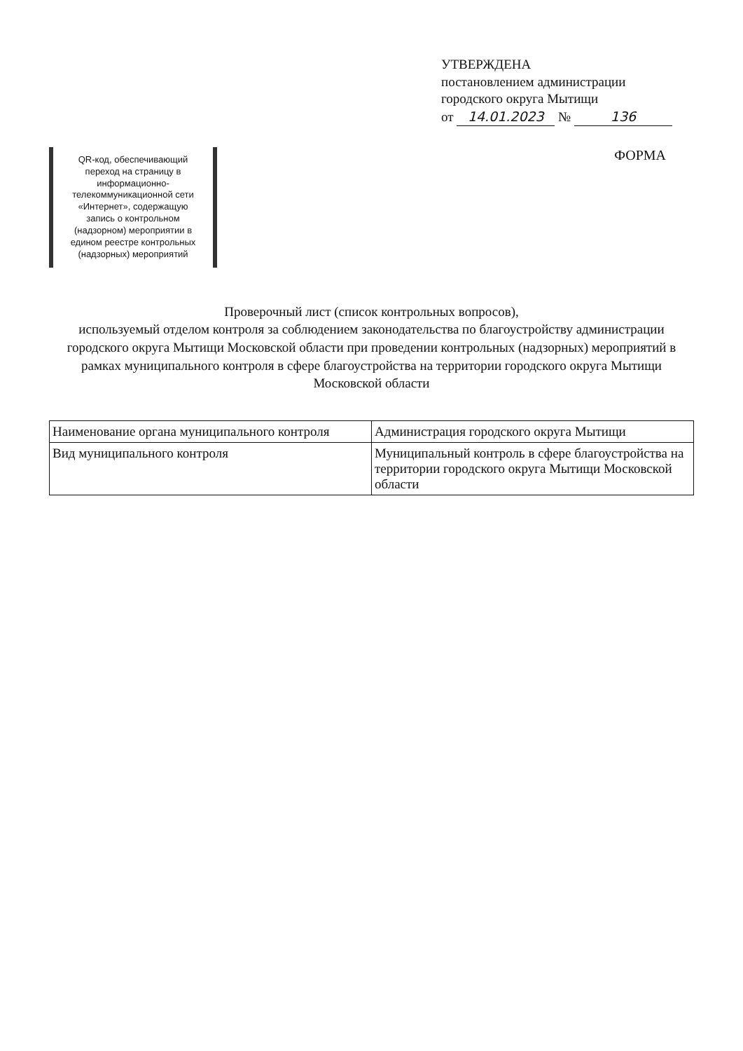УТВЕРЖДЕНА
постановлением администрации
городского округа Мытищи
от 14.01.2023 № 136
QR-код, обеспечивающий переход на страницу в информационно-телекоммуникационной сети «Интернет», содержащую запись о контрольном (надзорном) мероприятии в едином реестре контрольных (надзорных) мероприятий
ФОРМА
Проверочный лист (список контрольных вопросов),
используемый отделом контроля за соблюдением законодательства по благоустройству администрации городского округа Мытищи Московской области при проведении контрольных (надзорных) мероприятий в рамках муниципального контроля в сфере благоустройства на территории городского округа Мытищи Московской области
| Наименование органа муниципального контроля | Администрация городского округа Мытищи |
| Вид муниципального контроля | Муниципальный контроль в сфере благоустройства на территории городского округа Мытищи Московской области |